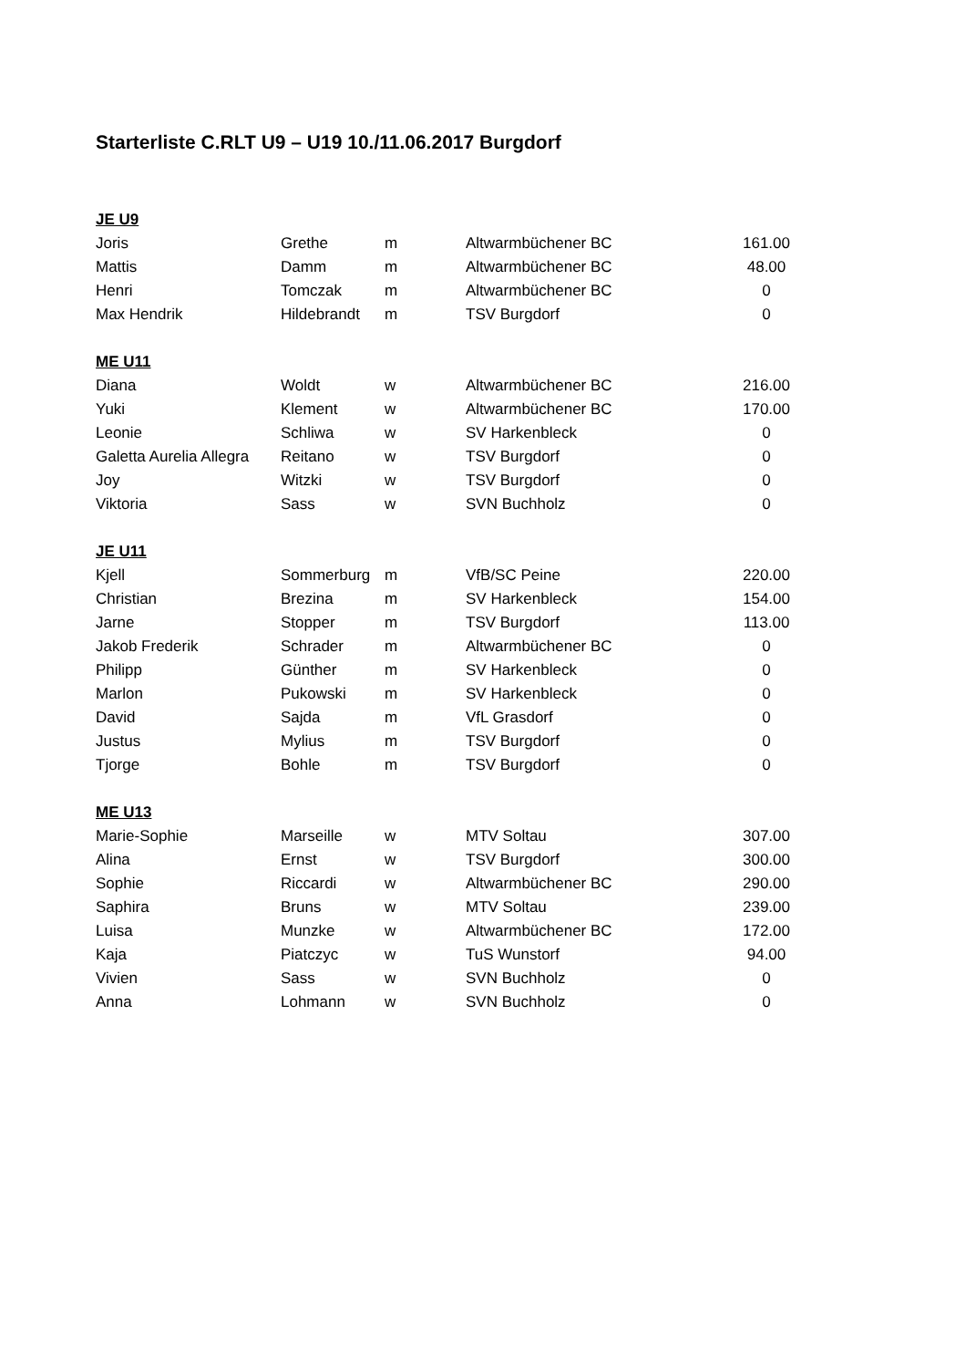Starterliste C.RLT U9 – U19 10./11.06.2017 Burgdorf
| JE U9 | | | | |
| Joris | Grethe | m | Altwarmbüchener BC | 161.00 |
| Mattis | Damm | m | Altwarmbüchener BC | 48.00 |
| Henri | Tomczak | m | Altwarmbüchener BC | 0 |
| Max Hendrik | Hildebrandt | m | TSV Burgdorf | 0 |
| ME U11 | | | | |
| Diana | Woldt | w | Altwarmbüchener BC | 216.00 |
| Yuki | Klement | w | Altwarmbüchener BC | 170.00 |
| Leonie | Schliwa | w | SV Harkenbleck | 0 |
| Galetta Aurelia Allegra | Reitano | w | TSV Burgdorf | 0 |
| Joy | Witzki | w | TSV Burgdorf | 0 |
| Viktoria | Sass | w | SVN Buchholz | 0 |
| JE U11 | | | | |
| Kjell | Sommerburg | m | VfB/SC Peine | 220.00 |
| Christian | Brezina | m | SV Harkenbleck | 154.00 |
| Jarne | Stopper | m | TSV Burgdorf | 113.00 |
| Jakob Frederik | Schrader | m | Altwarmbüchener BC | 0 |
| Philipp | Günther | m | SV Harkenbleck | 0 |
| Marlon | Pukowski | m | SV Harkenbleck | 0 |
| David | Sajda | m | VfL Grasdorf | 0 |
| Justus | Mylius | m | TSV Burgdorf | 0 |
| Tjorge | Bohle | m | TSV Burgdorf | 0 |
| ME U13 | | | | |
| Marie-Sophie | Marseille | w | MTV Soltau | 307.00 |
| Alina | Ernst | w | TSV Burgdorf | 300.00 |
| Sophie | Riccardi | w | Altwarmbüchener BC | 290.00 |
| Saphira | Bruns | w | MTV Soltau | 239.00 |
| Luisa | Munzke | w | Altwarmbüchener BC | 172.00 |
| Kaja | Piatczyc | w | TuS Wunstorf | 94.00 |
| Vivien | Sass | w | SVN Buchholz | 0 |
| Anna | Lohmann | w | SVN Buchholz | 0 |